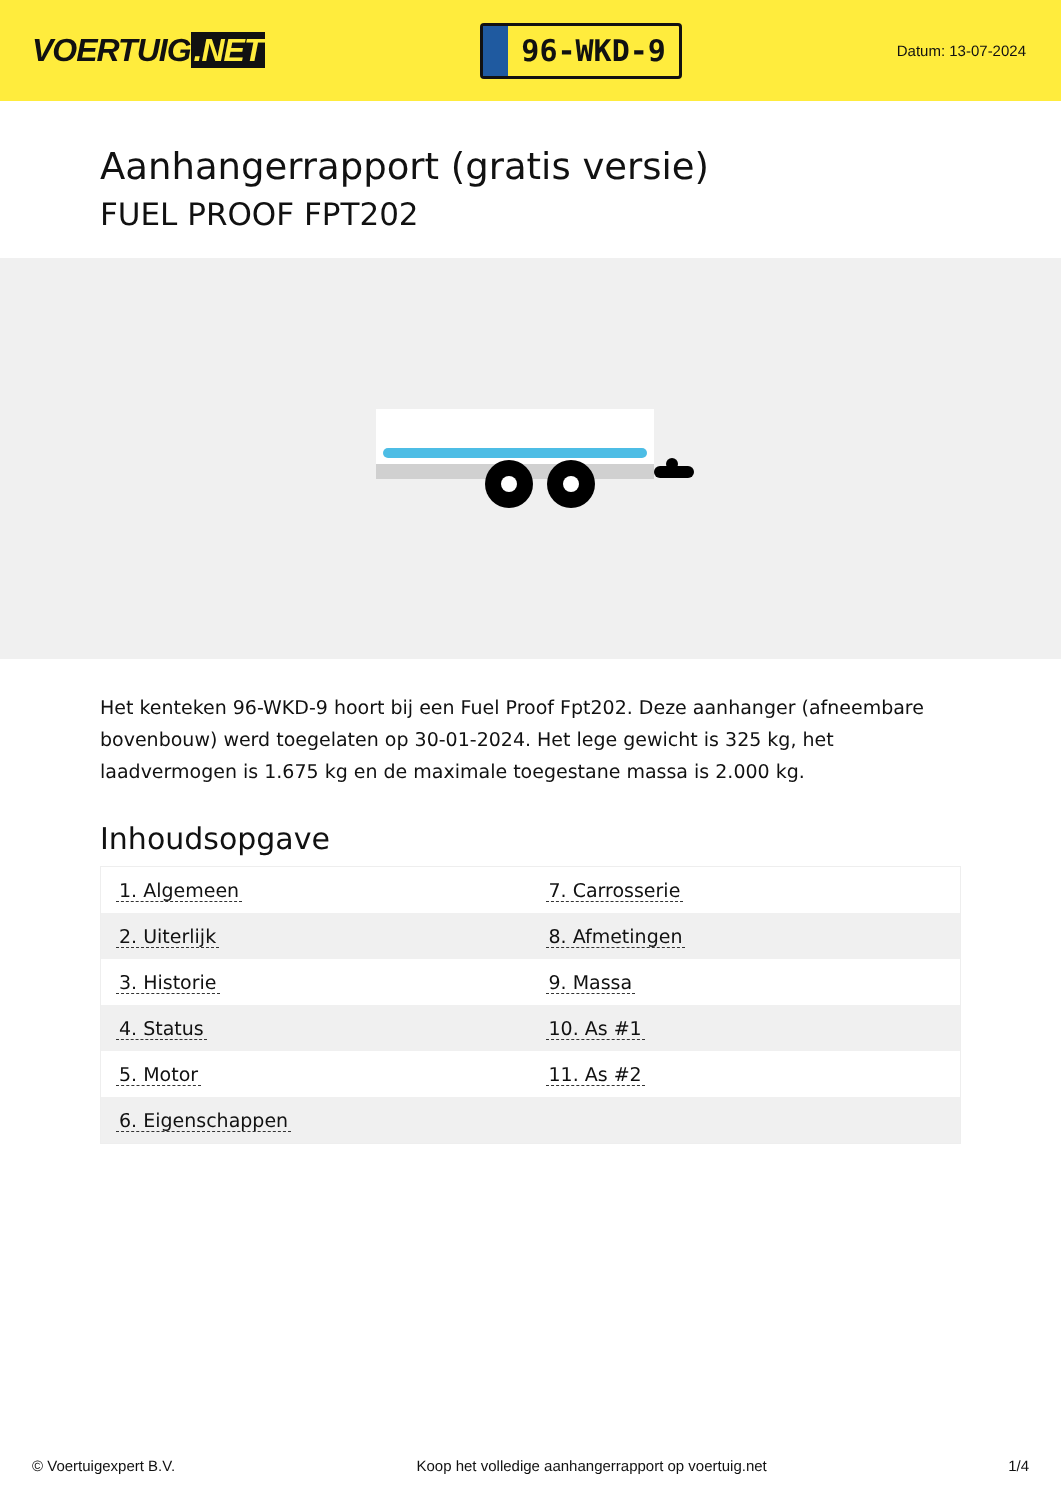VOERTUIG.NET
96-WKD-9
Datum: 13-07-2024
Aanhangerrapport (gratis versie)
FUEL PROOF FPT202
Het kenteken 96-WKD-9 hoort bij een Fuel Proof Fpt202. Deze aanhanger (afneembare bovenbouw) werd toegelaten op 30-01-2024. Het lege gewicht is 325 kg, het laadvermogen is 1.675 kg en de maximale toegestane massa is 2.000 kg.
Inhoudsopgave
| 1. Algemeen | 7. Carrosserie |
| 2. Uiterlijk | 8. Afmetingen |
| 3. Historie | 9. Massa |
| 4. Status | 10. As #1 |
| 5. Motor | 11. As #2 |
| 6. Eigenschappen | |
© Voertuigexpert B.V. Koop het volledige aanhangerrapport op voertuig.net 1/4